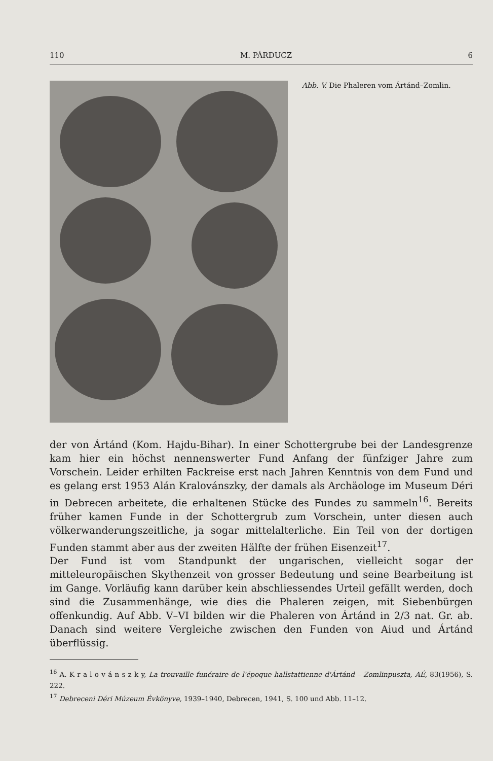110 M. PÁRDUCZ 6
Abb. V. Die Phaleren vom Ártánd–Zomlin.
der von Ártánd (Kom. Hajdu-Bihar). In einer Schottergrube bei der Landesgrenze kam hier ein höchst nennenswerter Fund Anfang der fünfziger Jahre zum Vorschein. Leider erhilten Fackreise erst nach Jahren Kenntnis von dem Fund und es gelang erst 1953 Alán Kralovánszky, der damals als Archäologe im Museum Déri in Debrecen arbeitete, die erhaltenen Stücke des Fundes zu sammeln<sup>16</sup>. Bereits früher kamen Funde in der Schottergrub zum Vorschein, unter diesen auch völkerwanderungszeitliche, ja sogar mittelalterliche. Ein Teil von der dortigen Funden stammt aber aus der zweiten Hälfte der frühen Eisenzeit<sup>17</sup>.
Der Fund ist vom Standpunkt der ungarischen, vielleicht sogar der mitteleuropäischen Skythenzeit von grosser Bedeutung und seine Bearbeitung ist im Gange. Vorläufig kann darüber kein abschliessendes Urteil gefällt werden, doch sind die Zusammenhänge, wie dies die Phaleren zeigen, mit Siebenbürgen offenkundig. Auf Abb. V–VI bilden wir die Phaleren von Ártánd in 2/3 nat. Gr. ab. Danach sind weitere Vergleiche zwischen den Funden von Aiud und Ártánd überflüssig.
<sup>16</sup> A. K r a l o v á n s z k y, La trouvaille funéraire de l'époque hallstattienne d'Ártánd – Zomlinpuszta, AÉ, 83(1956), S. 222.
<sup>17</sup> Debreceni Déri Múzeum Évkönyve, 1939–1940, Debrecen, 1941, S. 100 und Abb. 11–12.